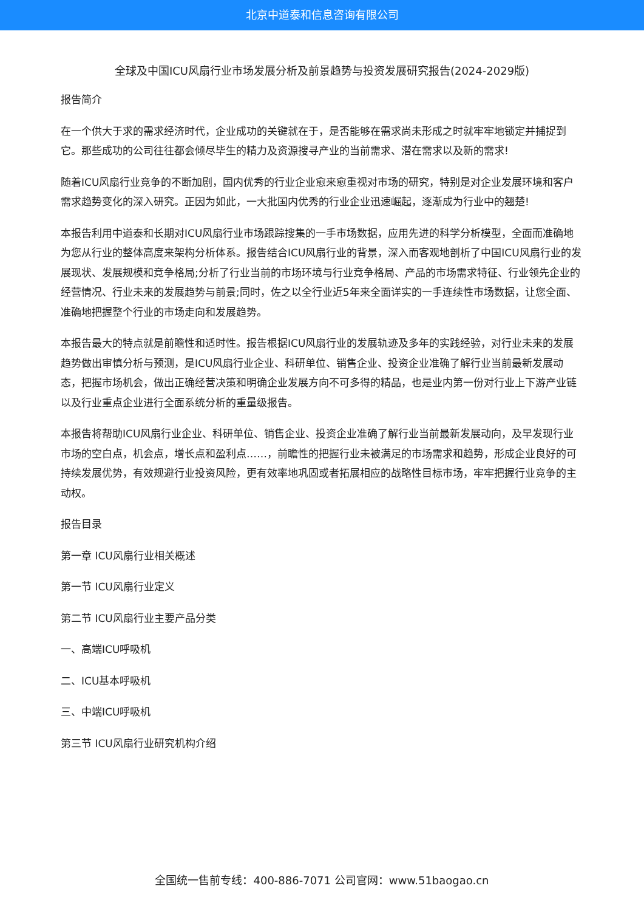北京中道泰和信息咨询有限公司
全球及中国ICU风扇行业市场发展分析及前景趋势与投资发展研究报告(2024-2029版)
报告简介
在一个供大于求的需求经济时代，企业成功的关键就在于，是否能够在需求尚未形成之时就牢牢地锁定并捕捉到它。那些成功的公司往往都会倾尽毕生的精力及资源搜寻产业的当前需求、潜在需求以及新的需求!
随着ICU风扇行业竞争的不断加剧，国内优秀的行业企业愈来愈重视对市场的研究，特别是对企业发展环境和客户需求趋势变化的深入研究。正因为如此，一大批国内优秀的行业企业迅速崛起，逐渐成为行业中的翘楚!
本报告利用中道泰和长期对ICU风扇行业市场跟踪搜集的一手市场数据，应用先进的科学分析模型，全面而准确地为您从行业的整体高度来架构分析体系。报告结合ICU风扇行业的背景，深入而客观地剖析了中国ICU风扇行业的发展现状、发展规模和竞争格局;分析了行业当前的市场环境与行业竞争格局、产品的市场需求特征、行业领先企业的经营情况、行业未来的发展趋势与前景;同时，佐之以全行业近5年来全面详实的一手连续性市场数据，让您全面、准确地把握整个行业的市场走向和发展趋势。
本报告最大的特点就是前瞻性和适时性。报告根据ICU风扇行业的发展轨迹及多年的实践经验，对行业未来的发展趋势做出审慎分析与预测，是ICU风扇行业企业、科研单位、销售企业、投资企业准确了解行业当前最新发展动态，把握市场机会，做出正确经营决策和明确企业发展方向不可多得的精品，也是业内第一份对行业上下游产业链以及行业重点企业进行全面系统分析的重量级报告。
本报告将帮助ICU风扇行业企业、科研单位、销售企业、投资企业准确了解行业当前最新发展动向，及早发现行业市场的空白点，机会点，增长点和盈利点……，前瞻性的把握行业未被满足的市场需求和趋势，形成企业良好的可持续发展优势，有效规避行业投资风险，更有效率地巩固或者拓展相应的战略性目标市场，牢牢把握行业竞争的主动权。
报告目录
第一章 ICU风扇行业相关概述
第一节 ICU风扇行业定义
第二节 ICU风扇行业主要产品分类
一、高端ICU呼吸机
二、ICU基本呼吸机
三、中端ICU呼吸机
第三节 ICU风扇行业研究机构介绍
全国统一售前专线：400-886-7071 公司官网：www.51baogao.cn